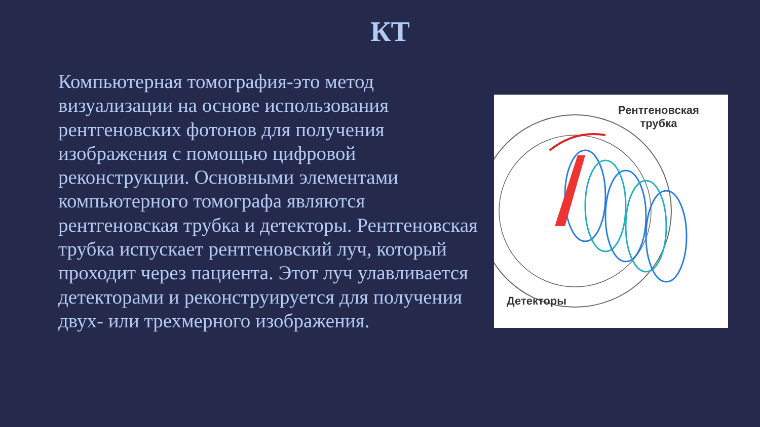КТ
Компьютерная томография-это метод визуализации на основе использования рентгеновских фотонов для получения изображения с помощью цифровой реконструкции. Основными элементами компьютерного томографа являются рентгеновская трубка и детекторы. Рентгеновская трубка испускает рентгеновский луч, который проходит через пациента. Этот луч улавливается детекторами и реконструируется для получения двух- или трехмерного изображения.
Рентгеновская
трубка
Детекторы